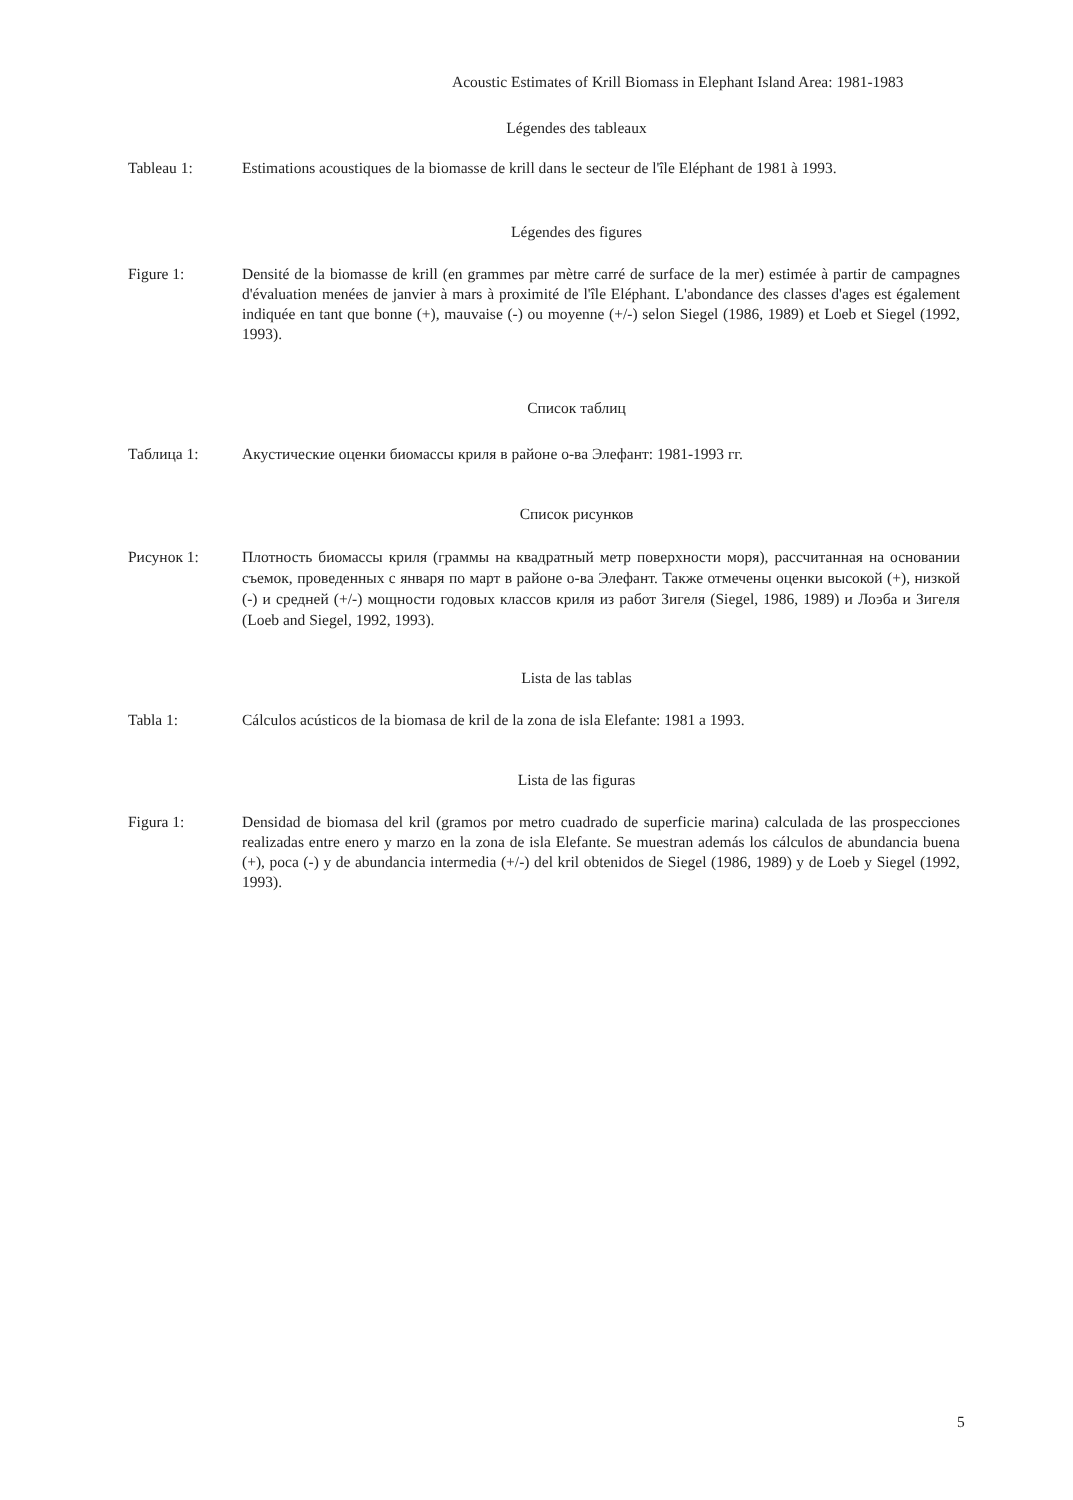Acoustic Estimates of Krill Biomass in Elephant Island Area: 1981-1983
Légendes des tableaux
Tableau 1: Estimations acoustiques de la biomasse de krill dans le secteur de l'île Eléphant de 1981 à 1993.
Légendes des figures
Figure 1: Densité de la biomasse de krill (en grammes par mètre carré de surface de la mer) estimée à partir de campagnes d'évaluation menées de janvier à mars à proximité de l'île Eléphant. L'abondance des classes d'ages est également indiquée en tant que bonne (+), mauvaise (-) ou moyenne (+/-) selon Siegel (1986, 1989) et Loeb et Siegel (1992, 1993).
Список таблиц
Таблица 1: Акустические оценки биомассы криля в районе о-ва Элефант: 1981-1993 гг.
Список рисунков
Рисунок 1: Плотность биомассы криля (граммы на квадратный метр поверхности моря), рассчитанная на основании съемок, проведенных с января по март в районе о-ва Элефант. Также отмечены оценки высокой (+), низкой (-) и средней (+/-) мощности годовых классов криля из работ Зигеля (Siegel, 1986, 1989) и Лоэба и Зигеля (Loeb and Siegel, 1992, 1993).
Lista de las tablas
Tabla 1: Cálculos acústicos de la biomasa de kril de la zona de isla Elefante: 1981 a 1993.
Lista de las figuras
Figura 1: Densidad de biomasa del kril (gramos por metro cuadrado de superficie marina) calculada de las prospecciones realizadas entre enero y marzo en la zona de isla Elefante. Se muestran además los cálculos de abundancia buena (+), poca (-) y de abundancia intermedia (+/-) del kril obtenidos de Siegel (1986, 1989) y de Loeb y Siegel (1992, 1993).
5